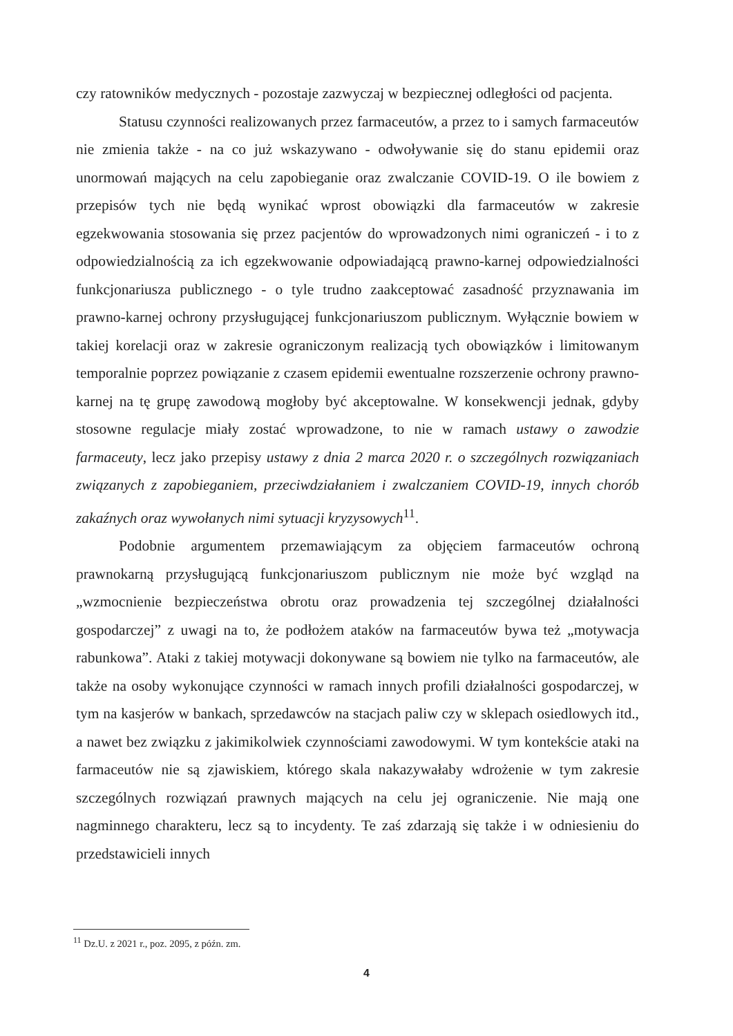czy ratowników medycznych - pozostaje zazwyczaj w bezpiecznej odległości od pacjenta.
Statusu czynności realizowanych przez farmaceutów, a przez to i samych farmaceutów nie zmienia także - na co już wskazywano - odwoływanie się do stanu epidemii oraz unormowań mających na celu zapobieganie oraz zwalczanie COVID-19. O ile bowiem z przepisów tych nie będą wynikać wprost obowiązki dla farmaceutów w zakresie egzekwowania stosowania się przez pacjentów do wprowadzonych nimi ograniczeń - i to z odpowiedzialnością za ich egzekwowanie odpowiadającą prawno-karnej odpowiedzialności funkcjonariusza publicznego - o tyle trudno zaakceptować zasadność przyznawania im prawno-karnej ochrony przysługującej funkcjonariuszom publicznym. Wyłącznie bowiem w takiej korelacji oraz w zakresie ograniczonym realizacją tych obowiązków i limitowanym temporalnie poprzez powiązanie z czasem epidemii ewentualne rozszerzenie ochrony prawno-karnej na tę grupę zawodową mogłoby być akceptowalne. W konsekwencji jednak, gdyby stosowne regulacje miały zostać wprowadzone, to nie w ramach ustawy o zawodzie farmaceuty, lecz jako przepisy ustawy z dnia 2 marca 2020 r. o szczególnych rozwiązaniach związanych z zapobieganiem, przeciwdziałaniem i zwalczaniem COVID-19, innych chorób zakaźnych oraz wywołanych nimi sytuacji kryzysowych<sup>11</sup>.
Podobnie argumentem przemawiającym za objęciem farmaceutów ochroną prawnokarną przysługującą funkcjonariuszom publicznym nie może być wzgląd na „wzmocnienie bezpieczeństwa obrotu oraz prowadzenia tej szczególnej działalności gospodarczej” z uwagi na to, że podłożem ataków na farmaceutów bywa też „motywacja rabunkowa”. Ataki z takiej motywacji dokonywane są bowiem nie tylko na farmaceutów, ale także na osoby wykonujące czynności w ramach innych profili działalności gospodarczej, w tym na kasjerów w bankach, sprzedawców na stacjach paliw czy w sklepach osiedlowych itd., a nawet bez związku z jakimikolwiek czynnościami zawodowymi. W tym kontekście ataki na farmaceutów nie są zjawiskiem, którego skala nakazywałaby wdrożenie w tym zakresie szczególnych rozwiązań prawnych mających na celu jej ograniczenie. Nie mają one nagminnego charakteru, lecz są to incydenty. Te zaś zdarzają się także i w odniesieniu do przedstawicieli innych
<sup>11</sup> Dz.U. z 2021 r., poz. 2095, z późn. zm.
4